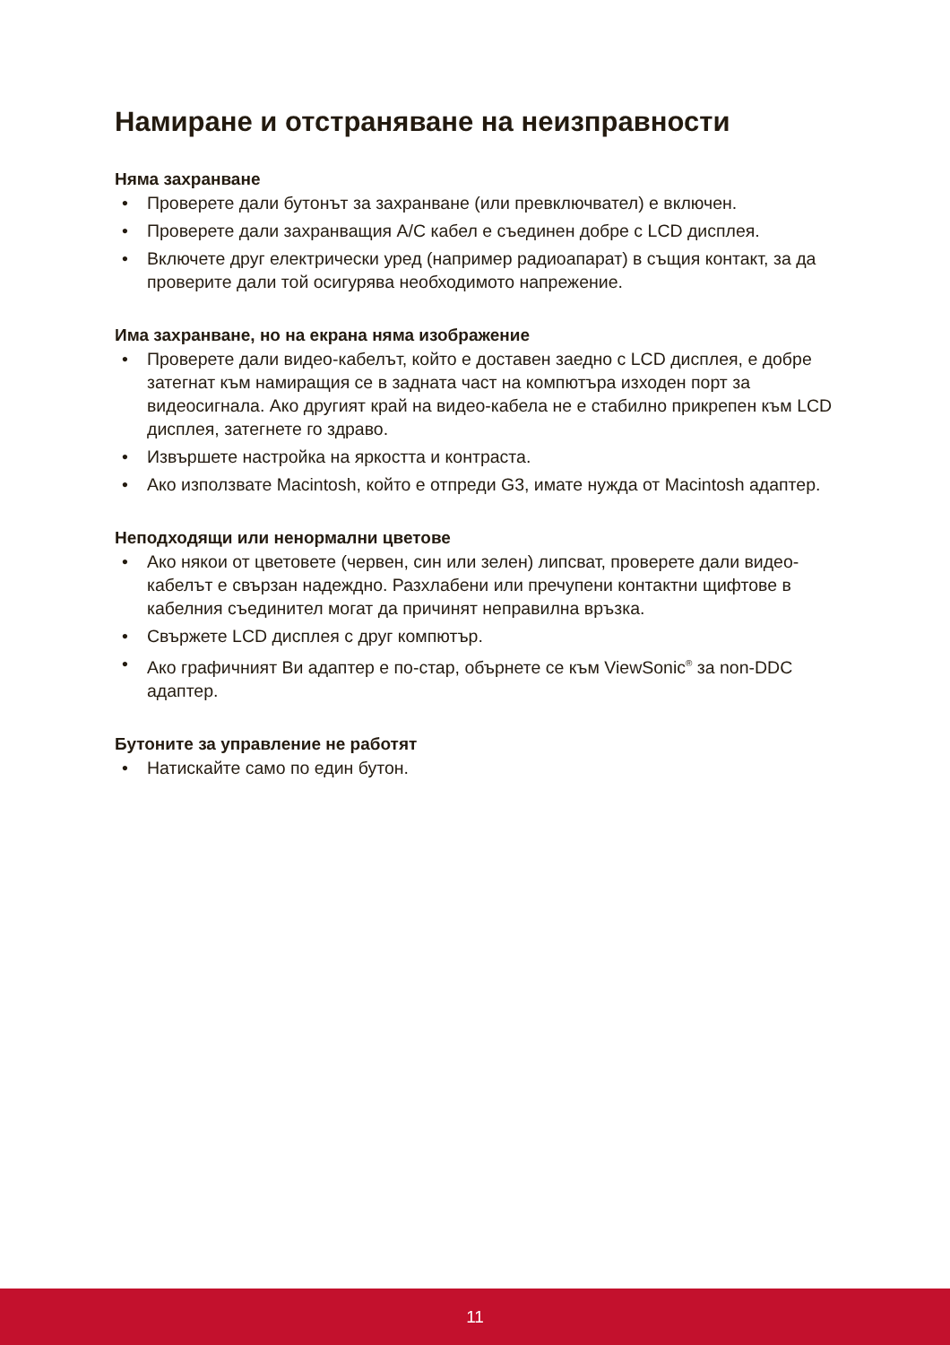Намиране и отстраняване на неизправности
Няма захранване
• Проверете дали бутонът за захранване (или превключвател) е включен.
• Проверете дали захранващия A/C кабел е съединен добре с LCD дисплея.
• Включете друг електрически уред (например радиоапарат) в същия контакт, за да проверите дали той осигурява необходимото напрежение.
Има захранване, но на екрана няма изображение
• Проверете дали видео-кабелът, който е доставен заедно с LCD дисплея, е добре затегнат към намиращия се в задната част на компютъра изходен порт за видеосигнала. Ако другият край на видео-кабела не е стабилно прикрепен към LCD дисплея, затегнете го здраво.
• Извършете настройка на яркостта и контраста.
• Ако използвате Macintosh, който е отпреди G3, имате нужда от Macintosh адаптер.
Неподходящи или ненормални цветове
• Ако някои от цветовете (червен, син или зелен) липсват, проверете дали видео-кабелът е свързан надеждно. Разхлабени или пречупени контактни щифтове в кабелния съединител могат да причинят неправилна връзка.
• Свържете LCD дисплея с друг компютър.
• Ако графичният Ви адаптер е по-стар, обърнете се към ViewSonic<sup>®</sup> за non-DDC адаптер.
Бутоните за управление не работят
• Натискайте само по един бутон.
11